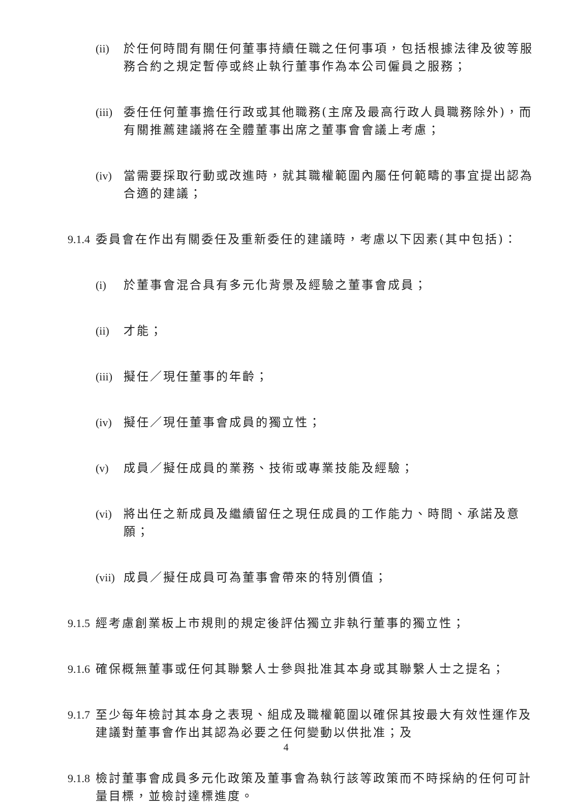(ii) 於任何時間有關任何董事持續任職之任何事項，包括根據法律及彼等服務合約之規定暫停或終止執行董事作為本公司僱員之服務；
(iii) 委任任何董事擔任行政或其他職務(主席及最高行政人員職務除外)，而有關推薦建議將在全體董事出席之董事會會議上考慮；
(iv) 當需要採取行動或改進時，就其職權範圍內屬任何範疇的事宜提出認為合適的建議；
9.1.4 委員會在作出有關委任及重新委任的建議時，考慮以下因素(其中包括)：
(i) 於董事會混合具有多元化背景及經驗之董事會成員；
(ii) 才能；
(iii) 擬任／現任董事的年齡；
(iv) 擬任／現任董事會成員的獨立性；
(v) 成員／擬任成員的業務、技術或專業技能及經驗；
(vi) 將出任之新成員及繼續留任之現任成員的工作能力、時間、承諾及意願；
(vii) 成員／擬任成員可為董事會帶來的特別價值；
9.1.5 經考慮創業板上市規則的規定後評估獨立非執行董事的獨立性；
9.1.6 確保概無董事或任何其聯繫人士參與批准其本身或其聯繫人士之提名；
9.1.7 至少每年檢討其本身之表現、組成及職權範圍以確保其按最大有效性運作及建議對董事會作出其認為必要之任何變動以供批准；及
9.1.8 檢討董事會成員多元化政策及董事會為執行該等政策而不時採納的任何可計量目標，並檢討達標進度。
4